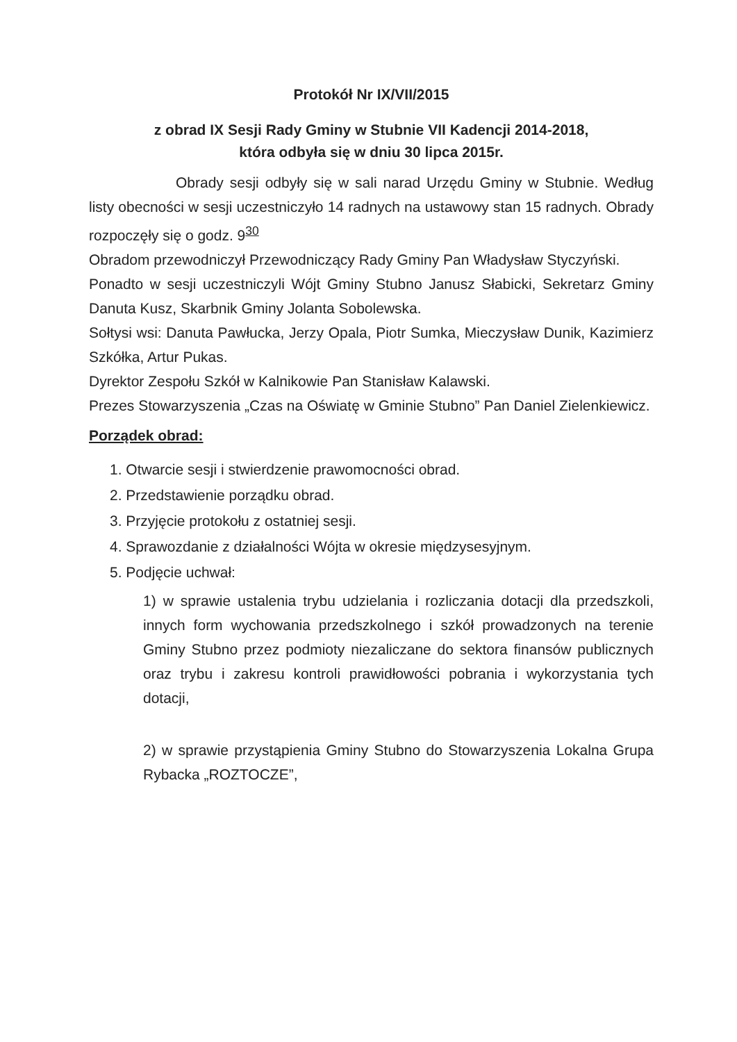Protokół Nr IX/VII/2015
z obrad IX Sesji Rady Gminy w Stubnie VII Kadencji 2014-2018,
która odbyła się w dniu 30 lipca 2015r.
Obrady sesji odbyły się w sali narad Urzędu Gminy w Stubnie. Według listy obecności w sesji uczestniczyło 14 radnych na ustawowy stan 15 radnych. Obrady rozpoczęły się o godz. 9<sup>30</sup>
Obradom przewodniczył Przewodniczący Rady Gminy Pan Władysław Styczyński.
Ponadto w sesji uczestniczyli Wójt Gminy Stubno Janusz Słabicki, Sekretarz Gminy Danuta Kusz, Skarbnik Gminy Jolanta Sobolewska.
Sołtysi wsi: Danuta Pawłucka, Jerzy Opala, Piotr Sumka, Mieczysław Dunik, Kazimierz Szkółka, Artur Pukas.
Dyrektor Zespołu Szkół w Kalnikowie Pan Stanisław Kalawski.
Prezes Stowarzyszenia „Czas na Oświatę w Gminie Stubno” Pan Daniel Zielenkiewicz.
Porządek obrad:
1. Otwarcie sesji i stwierdzenie prawomocności obrad.
2. Przedstawienie porządku obrad.
3. Przyjęcie protokołu z ostatniej sesji.
4. Sprawozdanie z działalności Wójta w okresie międzysesyjnym.
5. Podjęcie uchwał:
1) w sprawie ustalenia trybu udzielania i rozliczania dotacji dla przedszkoli, innych form wychowania przedszkolnego i szkół prowadzonych na terenie Gminy Stubno przez podmioty niezaliczane do sektora finansów publicznych oraz trybu i zakresu kontroli prawidłowości pobrania i wykorzystania tych dotacji,
2) w sprawie przystąpienia Gminy Stubno do Stowarzyszenia Lokalna Grupa Rybacka „ROZTOCZE”,